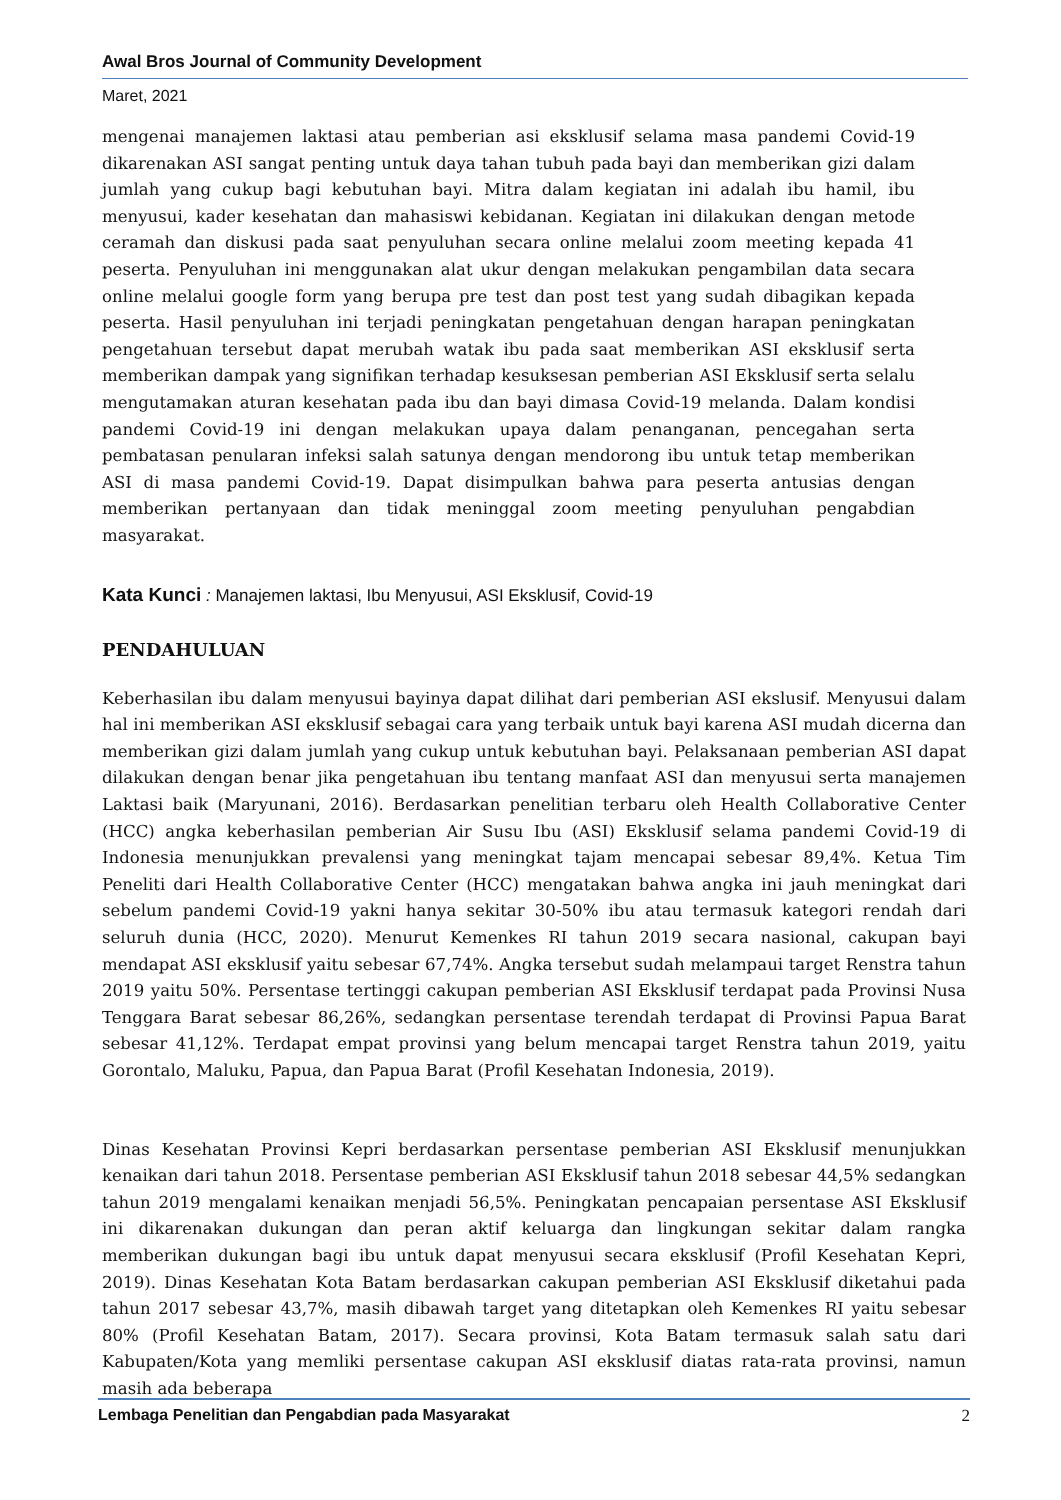Awal Bros Journal of Community Development
Maret, 2021
mengenai manajemen laktasi atau pemberian asi eksklusif selama masa pandemi Covid-19 dikarenakan ASI sangat penting untuk daya tahan tubuh pada bayi dan memberikan gizi dalam jumlah yang cukup bagi kebutuhan bayi. Mitra dalam kegiatan ini adalah ibu hamil, ibu menyusui, kader kesehatan dan mahasiswi kebidanan. Kegiatan ini dilakukan dengan metode ceramah dan diskusi pada saat penyuluhan secara online melalui zoom meeting kepada 41 peserta. Penyuluhan ini menggunakan alat ukur dengan melakukan pengambilan data secara online melalui google form yang berupa pre test dan post test yang sudah dibagikan kepada peserta. Hasil penyuluhan ini terjadi peningkatan pengetahuan dengan harapan peningkatan pengetahuan tersebut dapat merubah watak ibu pada saat memberikan ASI eksklusif serta memberikan dampak yang signifikan terhadap kesuksesan pemberian ASI Eksklusif serta selalu mengutamakan aturan kesehatan pada ibu dan bayi dimasa Covid-19 melanda. Dalam kondisi pandemi Covid-19 ini dengan melakukan upaya dalam penanganan, pencegahan serta pembatasan penularan infeksi salah satunya dengan mendorong ibu untuk tetap memberikan ASI di masa pandemi Covid-19. Dapat disimpulkan bahwa para peserta antusias dengan memberikan pertanyaan dan tidak meninggal zoom meeting penyuluhan pengabdian masyarakat.
Kata Kunci : Manajemen laktasi, Ibu Menyusui, ASI Eksklusif, Covid-19
PENDAHULUAN
Keberhasilan ibu dalam menyusui bayinya dapat dilihat dari pemberian ASI ekslusif. Menyusui dalam hal ini memberikan ASI eksklusif sebagai cara yang terbaik untuk bayi karena ASI mudah dicerna dan memberikan gizi dalam jumlah yang cukup untuk kebutuhan bayi. Pelaksanaan pemberian ASI dapat dilakukan dengan benar jika pengetahuan ibu tentang manfaat ASI dan menyusui serta manajemen Laktasi baik (Maryunani, 2016). Berdasarkan penelitian terbaru oleh Health Collaborative Center (HCC) angka keberhasilan pemberian Air Susu Ibu (ASI) Eksklusif selama pandemi Covid-19 di Indonesia menunjukkan prevalensi yang meningkat tajam mencapai sebesar 89,4%. Ketua Tim Peneliti dari Health Collaborative Center (HCC) mengatakan bahwa angka ini jauh meningkat dari sebelum pandemi Covid-19 yakni hanya sekitar 30-50% ibu atau termasuk kategori rendah dari seluruh dunia (HCC, 2020). Menurut Kemenkes RI tahun 2019 secara nasional, cakupan bayi mendapat ASI eksklusif yaitu sebesar 67,74%. Angka tersebut sudah melampaui target Renstra tahun 2019 yaitu 50%. Persentase tertinggi cakupan pemberian ASI Eksklusif terdapat pada Provinsi Nusa Tenggara Barat sebesar 86,26%, sedangkan persentase terendah terdapat di Provinsi Papua Barat sebesar 41,12%. Terdapat empat provinsi yang belum mencapai target Renstra tahun 2019, yaitu Gorontalo, Maluku, Papua, dan Papua Barat (Profil Kesehatan Indonesia, 2019).
Dinas Kesehatan Provinsi Kepri berdasarkan persentase pemberian ASI Eksklusif menunjukkan kenaikan dari tahun 2018. Persentase pemberian ASI Eksklusif tahun 2018 sebesar 44,5% sedangkan tahun 2019 mengalami kenaikan menjadi 56,5%. Peningkatan pencapaian persentase ASI Eksklusif ini dikarenakan dukungan dan peran aktif keluarga dan lingkungan sekitar dalam rangka memberikan dukungan bagi ibu untuk dapat menyusui secara eksklusif (Profil Kesehatan Kepri, 2019). Dinas Kesehatan Kota Batam berdasarkan cakupan pemberian ASI Eksklusif diketahui pada tahun 2017 sebesar 43,7%, masih dibawah target yang ditetapkan oleh Kemenkes RI yaitu sebesar 80% (Profil Kesehatan Batam, 2017). Secara provinsi, Kota Batam termasuk salah satu dari Kabupaten/Kota yang memliki persentase cakupan ASI eksklusif diatas rata-rata provinsi, namun masih ada beberapa
Lembaga Penelitian dan Pengabdian pada Masyarakat 2